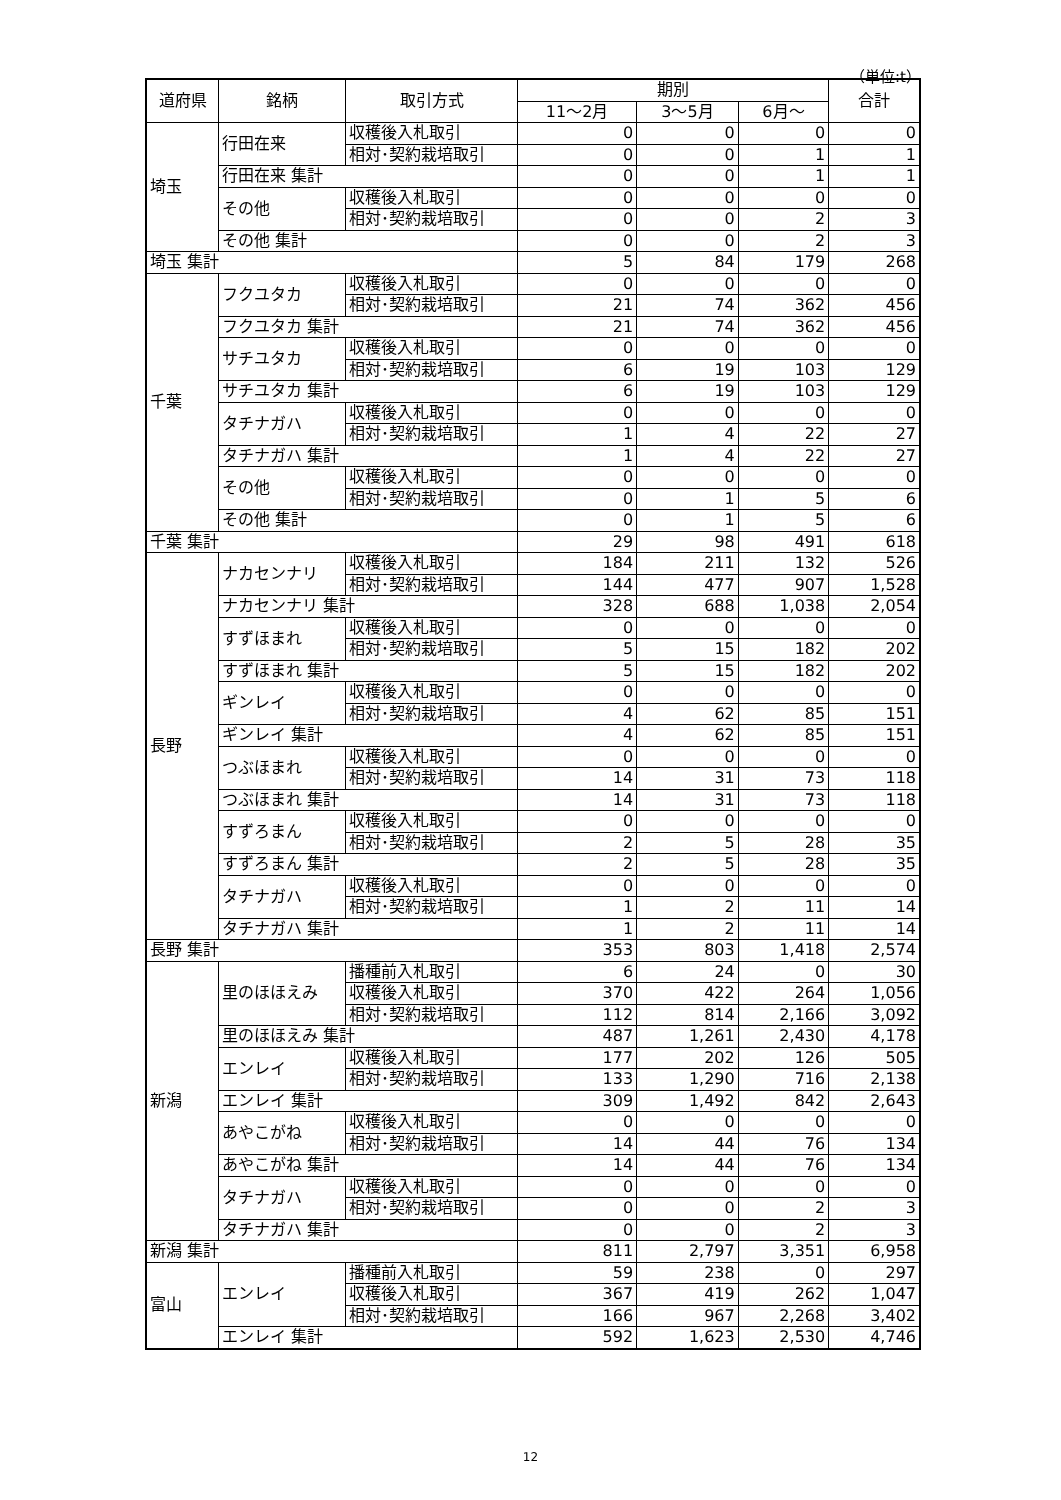（単位:t）
| 道府県 | 銘柄 | 取引方式 | 期別 | | | 合計 |
| --- | --- | --- | --- | --- | --- | --- |
| | | | 11～2月 | 3～5月 | 6月～ | |
| 埼玉 | 行田在来 | 収穫後入札取引 | 0 | 0 | 0 | 0 |
| | | 相対･契約栽培取引 | 0 | 0 | 1 | 1 |
| | 行田在来 集計 | | 0 | 0 | 1 | 1 |
| | その他 | 収穫後入札取引 | 0 | 0 | 0 | 0 |
| | | 相対･契約栽培取引 | 0 | 0 | 2 | 3 |
| | その他 集計 | | 0 | 0 | 2 | 3 |
| 埼玉 集計 | | | 5 | 84 | 179 | 268 |
| 千葉 | フクユタカ | 収穫後入札取引 | 0 | 0 | 0 | 0 |
| | | 相対･契約栽培取引 | 21 | 74 | 362 | 456 |
| | フクユタカ 集計 | | 21 | 74 | 362 | 456 |
| | サチユタカ | 収穫後入札取引 | 0 | 0 | 0 | 0 |
| | | 相対･契約栽培取引 | 6 | 19 | 103 | 129 |
| | サチユタカ 集計 | | 6 | 19 | 103 | 129 |
| | タチナガハ | 収穫後入札取引 | 0 | 0 | 0 | 0 |
| | | 相対･契約栽培取引 | 1 | 4 | 22 | 27 |
| | タチナガハ 集計 | | 1 | 4 | 22 | 27 |
| | その他 | 収穫後入札取引 | 0 | 0 | 0 | 0 |
| | | 相対･契約栽培取引 | 0 | 1 | 5 | 6 |
| | その他 集計 | | 0 | 1 | 5 | 6 |
| 千葉 集計 | | | 29 | 98 | 491 | 618 |
| 長野 | ナカセンナリ | 収穫後入札取引 | 184 | 211 | 132 | 526 |
| | | 相対･契約栽培取引 | 144 | 477 | 907 | 1,528 |
| | ナカセンナリ 集計 | | 328 | 688 | 1,038 | 2,054 |
| | すずほまれ | 収穫後入札取引 | 0 | 0 | 0 | 0 |
| | | 相対･契約栽培取引 | 5 | 15 | 182 | 202 |
| | すずほまれ 集計 | | 5 | 15 | 182 | 202 |
| | ギンレイ | 収穫後入札取引 | 0 | 0 | 0 | 0 |
| | | 相対･契約栽培取引 | 4 | 62 | 85 | 151 |
| | ギンレイ 集計 | | 4 | 62 | 85 | 151 |
| | つぶほまれ | 収穫後入札取引 | 0 | 0 | 0 | 0 |
| | | 相対･契約栽培取引 | 14 | 31 | 73 | 118 |
| | つぶほまれ 集計 | | 14 | 31 | 73 | 118 |
| | すずろまん | 収穫後入札取引 | 0 | 0 | 0 | 0 |
| | | 相対･契約栽培取引 | 2 | 5 | 28 | 35 |
| | すずろまん 集計 | | 2 | 5 | 28 | 35 |
| | タチナガハ | 収穫後入札取引 | 0 | 0 | 0 | 0 |
| | | 相対･契約栽培取引 | 1 | 2 | 11 | 14 |
| | タチナガハ 集計 | | 1 | 2 | 11 | 14 |
| 長野 集計 | | | 353 | 803 | 1,418 | 2,574 |
| 新潟 | 里のほほえみ | 播種前入札取引 | 6 | 24 | 0 | 30 |
| | | 収穫後入札取引 | 370 | 422 | 264 | 1,056 |
| | | 相対･契約栽培取引 | 112 | 814 | 2,166 | 3,092 |
| | 里のほほえみ 集計 | | 487 | 1,261 | 2,430 | 4,178 |
| | エンレイ | 収穫後入札取引 | 177 | 202 | 126 | 505 |
| | | 相対･契約栽培取引 | 133 | 1,290 | 716 | 2,138 |
| | エンレイ 集計 | | 309 | 1,492 | 842 | 2,643 |
| | あやこがね | 収穫後入札取引 | 0 | 0 | 0 | 0 |
| | | 相対･契約栽培取引 | 14 | 44 | 76 | 134 |
| | あやこがね 集計 | | 14 | 44 | 76 | 134 |
| | タチナガハ | 収穫後入札取引 | 0 | 0 | 0 | 0 |
| | | 相対･契約栽培取引 | 0 | 0 | 2 | 3 |
| | タチナガハ 集計 | | 0 | 0 | 2 | 3 |
| 新潟 集計 | | | 811 | 2,797 | 3,351 | 6,958 |
| 富山 | エンレイ | 播種前入札取引 | 59 | 238 | 0 | 297 |
| | | 収穫後入札取引 | 367 | 419 | 262 | 1,047 |
| | | 相対･契約栽培取引 | 166 | 967 | 2,268 | 3,402 |
| | エンレイ 集計 | | 592 | 1,623 | 2,530 | 4,746 |
12